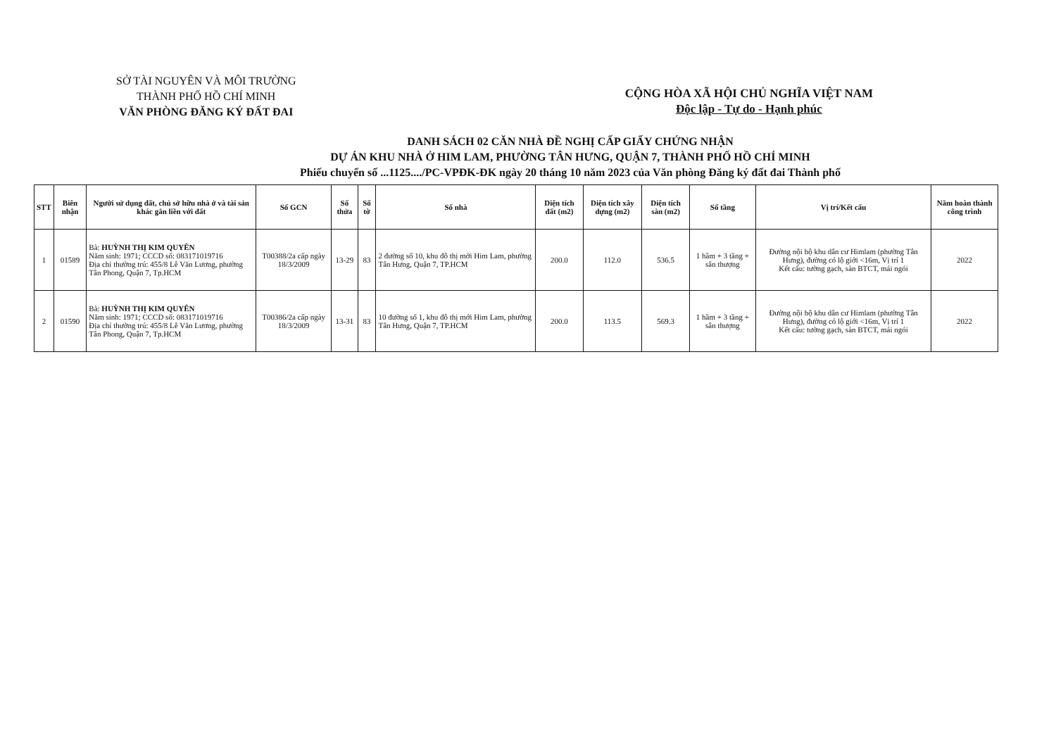SỞ TÀI NGUYÊN VÀ MÔI TRƯỜNG
THÀNH PHỐ HỒ CHÍ MINH
VĂN PHÒNG ĐĂNG KÝ ĐẤT ĐAI
CỘNG HÒA XÃ HỘI CHỦ NGHĨA VIỆT NAM
Độc lập - Tự do - Hạnh phúc
DANH SÁCH 02 CĂN NHÀ ĐỀ NGHỊ CẤP GIẤY CHỨNG NHẬN
DỰ ÁN KHU NHÀ Ở HIM LAM, PHƯỜNG TÂN HƯNG, QUẬN 7, THÀNH PHỐ HỒ CHÍ MINH
Phiếu chuyển số ...1125..../PC-VPĐK-ĐK ngày 20 tháng 10 năm 2023 của Văn phòng Đăng ký đất đai Thành phố
| STT | Biên nhận | Người sử dụng đất, chủ sở hữu nhà ở và tài sản khác gắn liền với đất | Số GCN | Số thửa | Số tờ | Số nhà | Diện tích đất (m2) | Diện tích xây dựng (m2) | Diện tích sàn (m2) | Số tầng | Vị trí/Kết cấu | Năm hoàn thành công trình |
| --- | --- | --- | --- | --- | --- | --- | --- | --- | --- | --- | --- | --- |
| 1 | 01589 | Bà: HUỲNH THỊ KIM QUYÊN Năm sinh: 1971; CCCD số: 083171019716 Địa chỉ thường trú: 455/8 Lê Văn Lương, phường Tân Phong, Quận 7, Tp.HCM | T00388/2a cấp ngày 18/3/2009 | 13-29 | 83 | 2 đường số 10, khu đô thị mới Him Lam, phường Tân Hưng, Quận 7, TP.HCM | 200.0 | 112.0 | 536.5 | 1 hầm + 3 tầng + sân thượng | Đường nội bộ khu dân cư Himlam (phường Tân Hưng), đường có lộ giới <16m, Vị trí 1 Kết cấu: tường gạch, sàn BTCT, mái ngói | 2022 |
| 2 | 01590 | Bà: HUỲNH THỊ KIM QUYÊN Năm sinh: 1971; CCCD số: 083171019716 Địa chỉ thường trú: 455/8 Lê Văn Lương, phường Tân Phong, Quận 7, Tp.HCM | T00386/2a cấp ngày 18/3/2009 | 13-31 | 83 | 10 đường số 1, khu đô thị mới Him Lam, phường Tân Hưng, Quận 7, TP.HCM | 200.0 | 113.5 | 569.3 | 1 hầm + 3 tầng + sân thượng | Đường nội bộ khu dân cư Himlam (phường Tân Hưng), đường có lộ giới <16m, Vị trí 1 Kết cấu: tường gạch, sàn BTCT, mái ngói | 2022 |